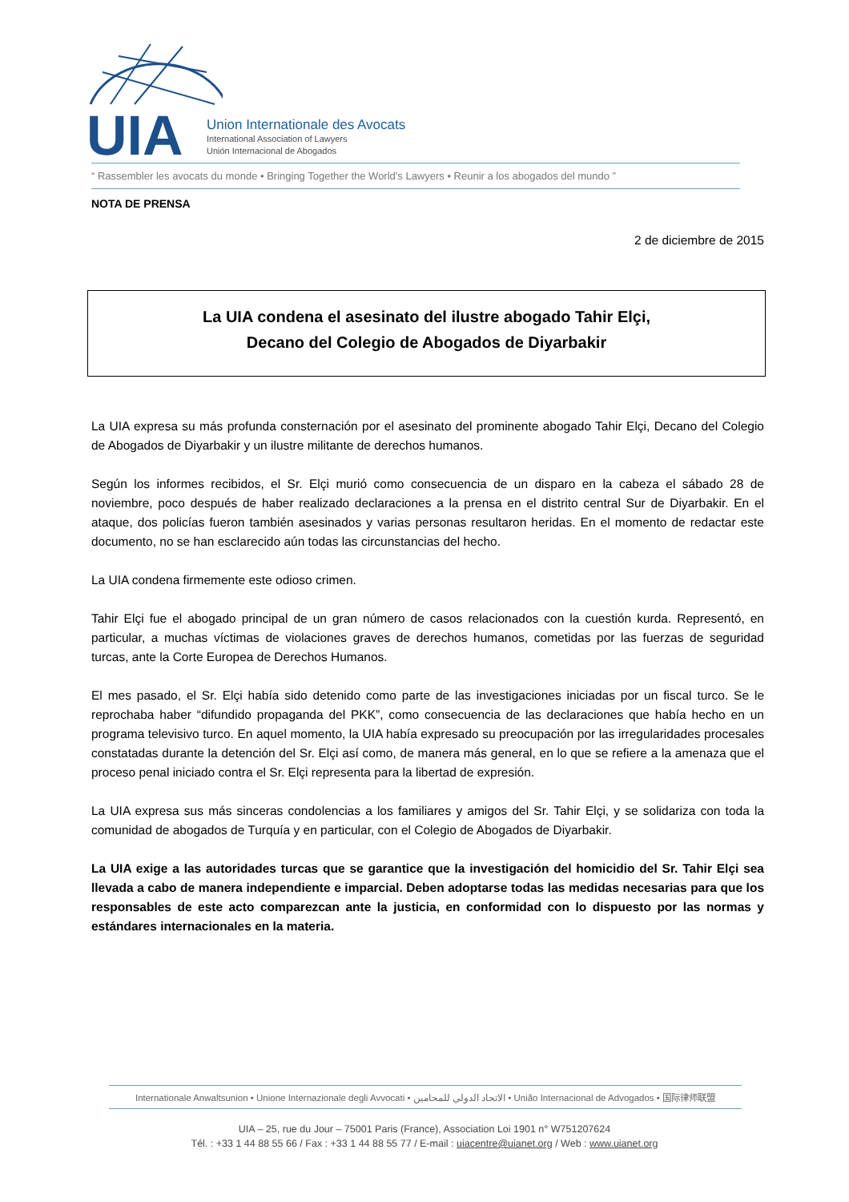UIA
Union Internationale des Avocats
International Association of Lawyers
Unión Internacional de Abogados
“ Rassembler les avocats du monde • Bringing Together the World's Lawyers • Reunir a los abogados del mundo ”
NOTA DE PRENSA
2 de diciembre de 2015
La UIA condena el asesinato del ilustre abogado Tahir Elçi,
Decano del Colegio de Abogados de Diyarbakir
La UIA expresa su más profunda consternación por el asesinato del prominente abogado Tahir Elçi, Decano del Colegio de Abogados de Diyarbakir y un ilustre militante de derechos humanos.
Según los informes recibidos, el Sr. Elçi murió como consecuencia de un disparo en la cabeza el sábado 28 de noviembre, poco después de haber realizado declaraciones a la prensa en el distrito central Sur de Diyarbakir. En el ataque, dos policías fueron también asesinados y varias personas resultaron heridas. En el momento de redactar este documento, no se han esclarecido aún todas las circunstancias del hecho.
La UIA condena firmemente este odioso crimen.
Tahir Elçi fue el abogado principal de un gran número de casos relacionados con la cuestión kurda. Representó, en particular, a muchas víctimas de violaciones graves de derechos humanos, cometidas por las fuerzas de seguridad turcas, ante la Corte Europea de Derechos Humanos.
El mes pasado, el Sr. Elçi había sido detenido como parte de las investigaciones iniciadas por un fiscal turco. Se le reprochaba haber “difundido propaganda del PKK”, como consecuencia de las declaraciones que había hecho en un programa televisivo turco. En aquel momento, la UIA había expresado su preocupación por las irregularidades procesales constatadas durante la detención del Sr. Elçi así como, de manera más general, en lo que se refiere a la amenaza que el proceso penal iniciado contra el Sr. Elçi representa para la libertad de expresión.
La UIA expresa sus más sinceras condolencias a los familiares y amigos del Sr. Tahir Elçi, y se solidariza con toda la comunidad de abogados de Turquía y en particular, con el Colegio de Abogados de Diyarbakir.
La UIA exige a las autoridades turcas que se garantice que la investigación del homicidio del Sr. Tahir Elçi sea llevada a cabo de manera independiente e imparcial. Deben adoptarse todas las medidas necesarias para que los responsables de este acto comparezcan ante la justicia, en conformidad con lo dispuesto por las normas y estándares internacionales en la materia.
Internationale Anwaltsunion • Unione Internazionale degli Avvocati • الاتحاد الدولي للمحامين • União Internacional de Advogados • 国际律师联盟
UIA – 25, rue du Jour – 75001 Paris (France), Association Loi 1901 n° W751207624
Tél. : +33 1 44 88 55 66 / Fax : +33 1 44 88 55 77 / E-mail : uiacentre@uianet.org / Web : www.uianet.org